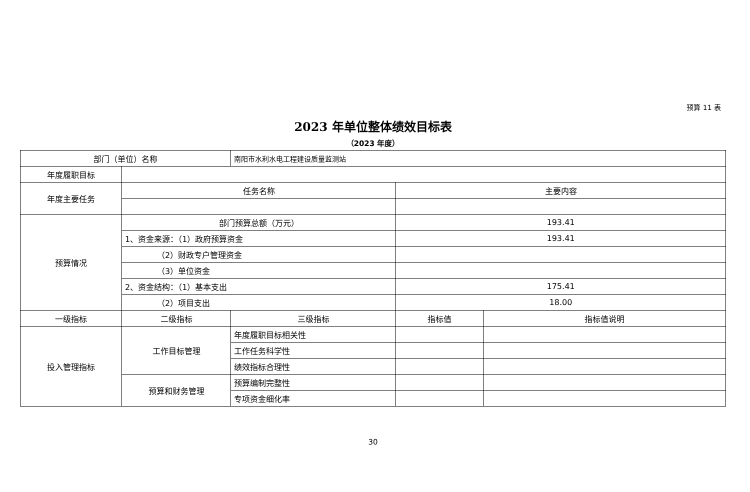预算 11 表
2023 年单位整体绩效目标表
（2023 年度）
| 部门（单位）名称 | | 南阳市水利水电工程建设质量监测站 | | |
| 年度履职目标 | | | | |
| 年度主要任务 | 任务名称 | | 主要内容 | |
| 预算情况 | 部门预算总额（万元） | | 193.41 | |
| | 1、资金来源：（1）政府预算资金 | | 193.41 | |
| | （2）财政专户管理资金 | | | |
| | （3）单位资金 | | | |
| | 2、资金结构：（1）基本支出 | | 175.41 | |
| | （2）项目支出 | | 18.00 | |
| 一级指标 | 二级指标 | 三级指标 | 指标值 | 指标值说明 |
| 投入管理指标 | 工作目标管理 | 年度履职目标相关性 | | |
| | | 工作任务科学性 | | |
| | | 绩效指标合理性 | | |
| | 预算和财务管理 | 预算编制完整性 | | |
| | | 专项资金细化率 | | |
30